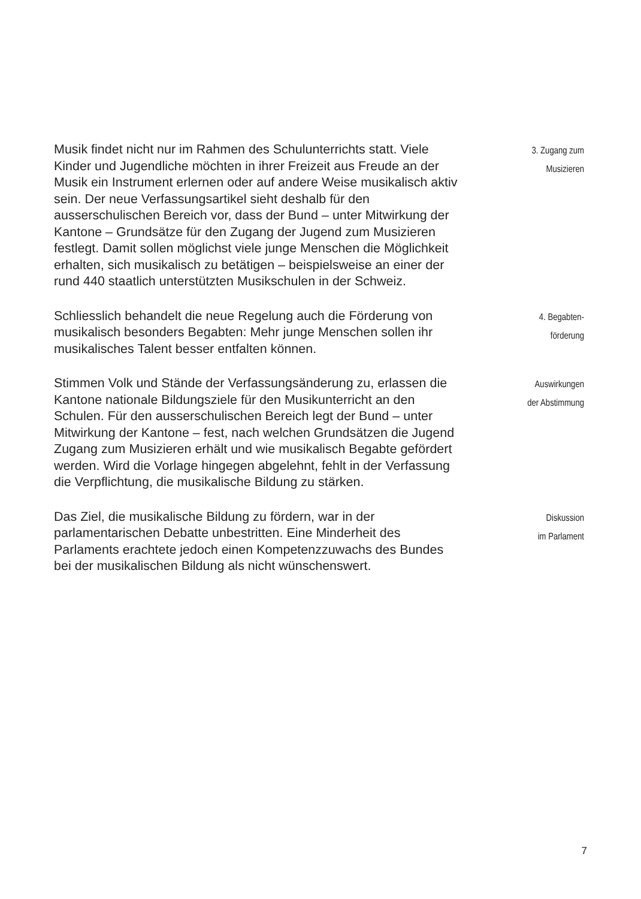Musik findet nicht nur im Rahmen des Schulunterrichts statt. Viele Kinder und Jugendliche möchten in ihrer Freizeit aus Freude an der Musik ein Instrument erlernen oder auf andere Weise musikalisch aktiv sein. Der neue Verfassungsartikel sieht deshalb für den ausserschulischen Bereich vor, dass der Bund – unter Mitwirkung der Kantone – Grundsätze für den Zugang der Jugend zum Musizieren festlegt. Damit sollen möglichst viele junge Menschen die Möglichkeit erhalten, sich musikalisch zu betätigen – beispielsweise an einer der rund 440 staatlich unterstützten Musikschulen in der Schweiz.
3. Zugang zum
Musizieren
Schliesslich behandelt die neue Regelung auch die Förderung von musikalisch besonders Begabten: Mehr junge Menschen sollen ihr musikalisches Talent besser entfalten können.
4. Begabten-
förderung
Stimmen Volk und Stände der Verfassungsänderung zu, erlassen die Kantone nationale Bildungsziele für den Musikunterricht an den Schulen. Für den ausserschulischen Bereich legt der Bund – unter Mitwirkung der Kantone – fest, nach welchen Grundsätzen die Jugend Zugang zum Musizieren erhält und wie musikalisch Begabte gefördert werden. Wird die Vorlage hingegen abgelehnt, fehlt in der Verfassung die Verpflichtung, die musikalische Bildung zu stärken.
Auswirkungen
der Abstimmung
Das Ziel, die musikalische Bildung zu fördern, war in der parlamentarischen Debatte unbestritten. Eine Minderheit des Parlaments erachtete jedoch einen Kompetenzzuwachs des Bundes bei der musikalischen Bildung als nicht wünschenswert.
Diskussion
im Parlament
7